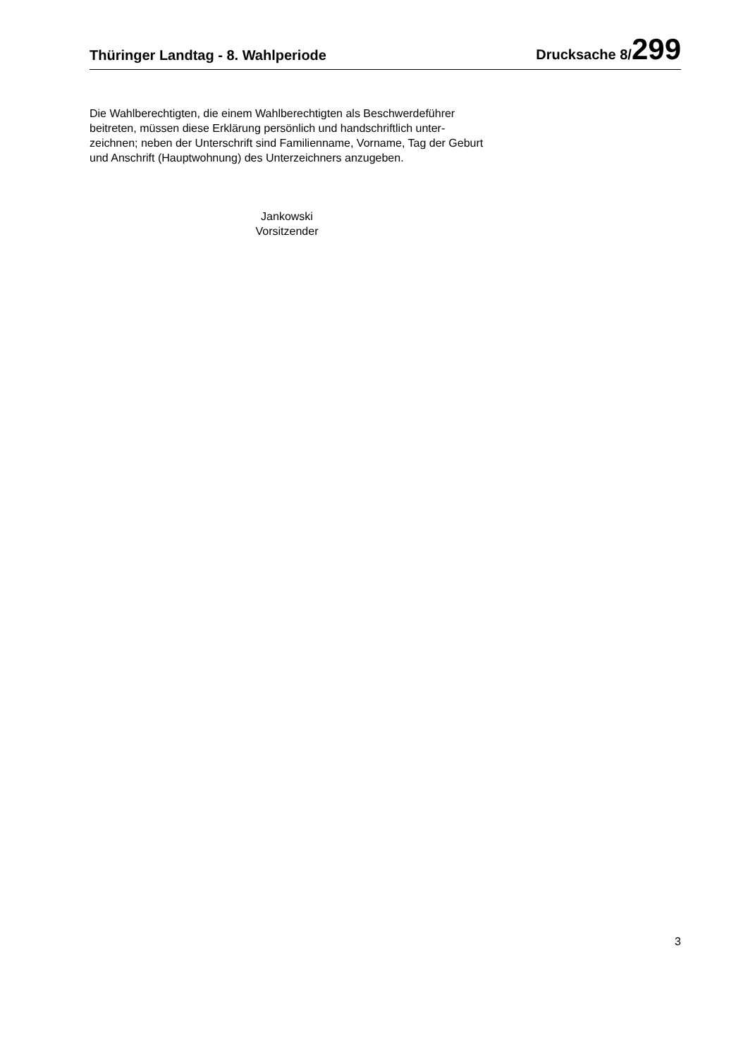Thüringer Landtag - 8. Wahlperiode Drucksache 8/299
Die Wahlberechtigten, die einem Wahlberechtigten als Beschwerdeführer beitreten, müssen diese Erklärung persönlich und handschriftlich unter-zeichnen; neben der Unterschrift sind Familienname, Vorname, Tag der Geburt und Anschrift (Hauptwohnung) des Unterzeichners anzugeben.
Jankowski
Vorsitzender
3